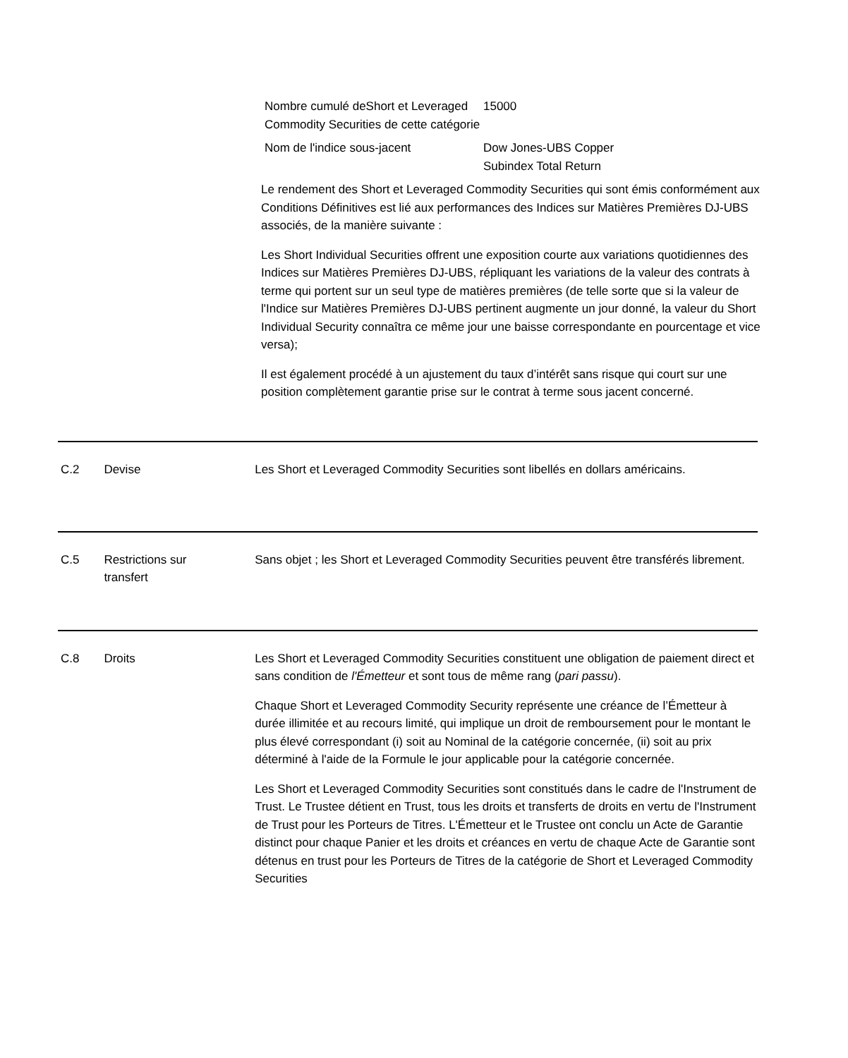| Nombre cumulé deShort et Leveraged Commodity Securities de cette catégorie | 15000 |
| Nom de l'indice sous-jacent | Dow Jones-UBS Copper Subindex Total Return |
Le rendement des Short et Leveraged Commodity Securities qui sont émis conformément aux Conditions Définitives est lié aux performances des Indices sur Matières Premières DJ-UBS associés, de la manière suivante :
Les Short Individual Securities offrent une exposition courte aux variations quotidiennes des Indices sur Matières Premières DJ-UBS, répliquant les variations de la valeur des contrats à terme qui portent sur un seul type de matières premières (de telle sorte que si la valeur de l'Indice sur Matières Premières DJ-UBS pertinent augmente un jour donné, la valeur du Short Individual Security connaîtra ce même jour une baisse correspondante en pourcentage et vice versa);
Il est également procédé à un ajustement du taux d’intérêt sans risque qui court sur une position complètement garantie prise sur le contrat à terme sous jacent concerné.
C.2 Devise Les Short et Leveraged Commodity Securities sont libellés en dollars américains.
C.5 Restrictions sur
transfert
Sans objet ; les Short et Leveraged Commodity Securities peuvent être transférés librement.
C.8 Droits Les Short et Leveraged Commodity Securities constituent une obligation de paiement direct et sans condition de l'Émetteur et sont tous de même rang (pari passu).
Chaque Short et Leveraged Commodity Security représente une créance de l’Émetteur à durée illimitée et au recours limité, qui implique un droit de remboursement pour le montant le plus élevé correspondant (i) soit au Nominal de la catégorie concernée, (ii) soit au prix déterminé à l'aide de la Formule le jour applicable pour la catégorie concernée.
Les Short et Leveraged Commodity Securities sont constitués dans le cadre de l'Instrument de Trust. Le Trustee détient en Trust, tous les droits et transferts de droits en vertu de l'Instrument de Trust pour les Porteurs de Titres. L'Émetteur et le Trustee ont conclu un Acte de Garantie distinct pour chaque Panier et les droits et créances en vertu de chaque Acte de Garantie sont détenus en trust pour les Porteurs de Titres de la catégorie de Short et Leveraged Commodity Securities